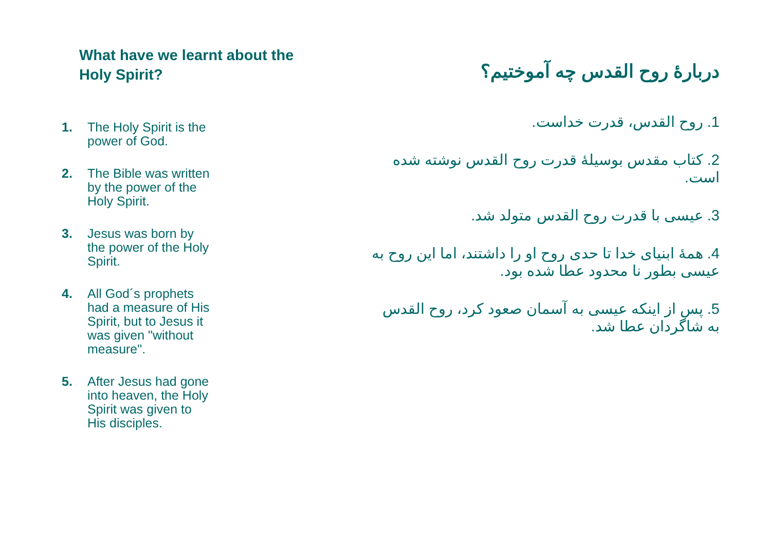What have we learnt about the Holy Spirit?
1. The Holy Spirit is the power of God.
2. The Bible was written by the power of the Holy Spirit.
3. Jesus was born by the power of the Holy Spirit.
4. All God´s prophets had a measure of His Spirit, but to Jesus it was given "without measure".
5. After Jesus had gone into heaven, the Holy Spirit was given to His disciples.
دربارهٔ روح القدس چه آموختیم؟
1. روح القدس، قدرت خداست.
2. کتاب مقدس بوسیلهٔ قدرت روح القدس نوشته شده است.
3. عیسی با قدرت روح القدس متولد شد.
4. همهٔ ابنیای خدا تا حدی روح او را داشتند، اما این روح به عیسی بطور نا محدود عطا شده بود.
5. پس از اینکه عیسی به آسمان صعود کرد، روح القدس به شاگردان عطا شد.